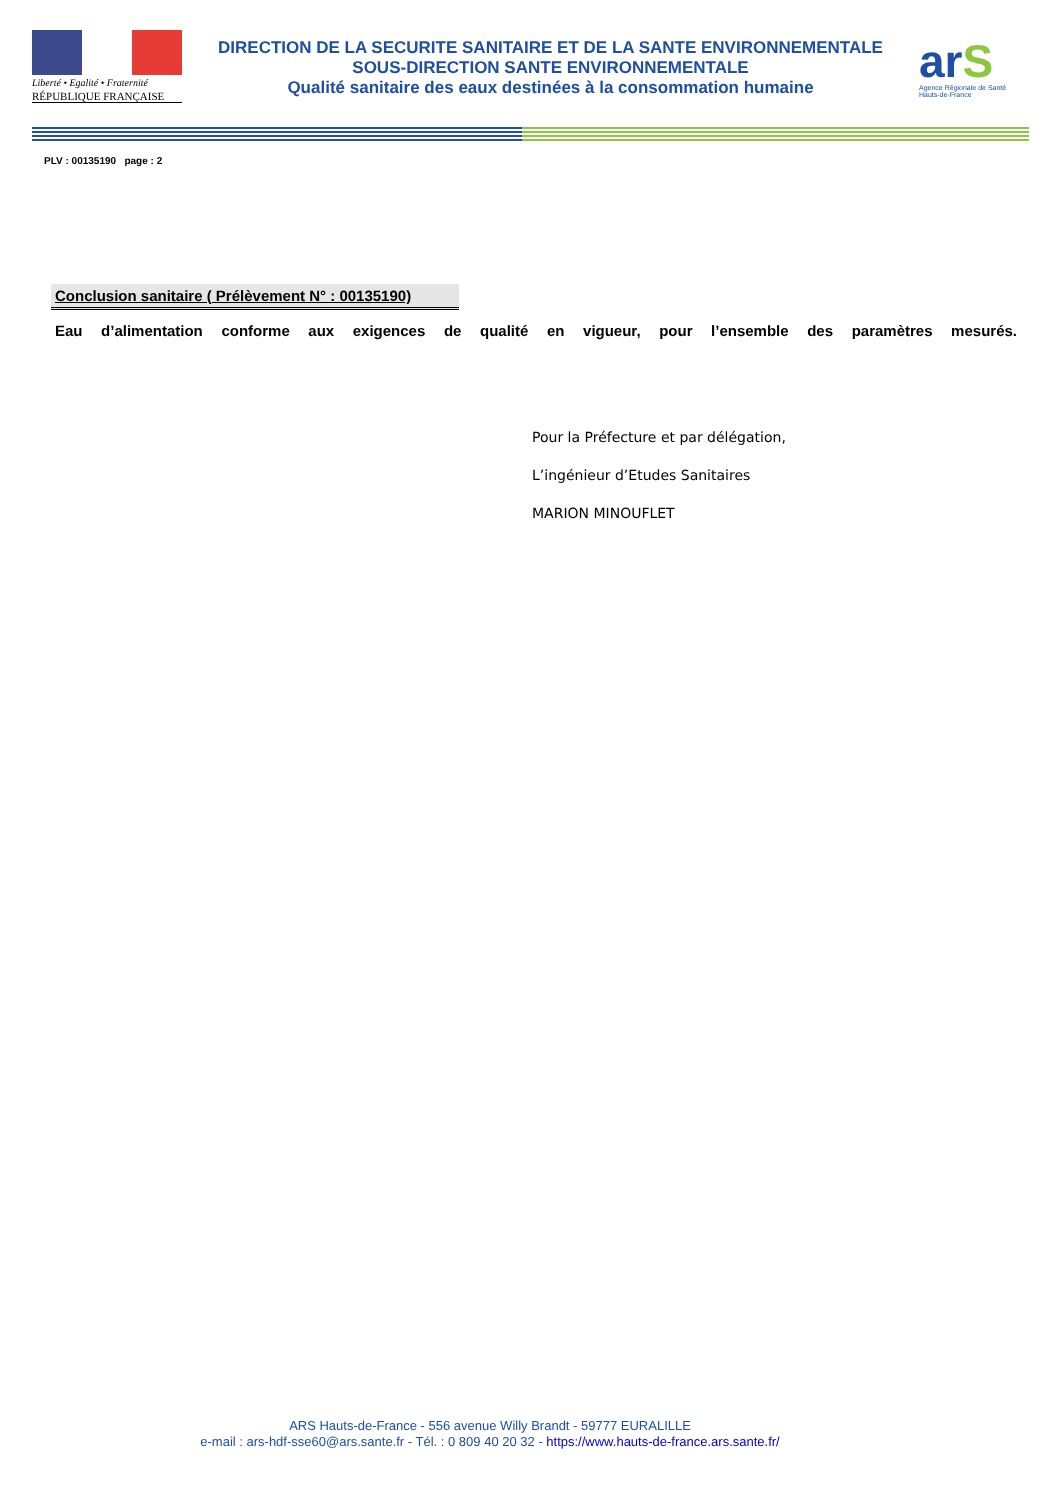Liberté • Egalité • Fraternité
RÉPUBLIQUE FRANÇAISE
DIRECTION DE LA SECURITE SANITAIRE ET DE LA SANTE ENVIRONNEMENTALE
SOUS-DIRECTION SANTE ENVIRONNEMENTALE
Qualité sanitaire des eaux destinées à la consommation humaine
arS
Agence Régionale de Santé
Hauts-de-France
PLV : 00135190 page : 2
Conclusion sanitaire ( Prélèvement N° : 00135190)
Eau d’alimentation conforme aux exigences de qualité en vigueur, pour l’ensemble des paramètres mesurés.
Pour la Préfecture et par délégation,
L’ingénieur d’Etudes Sanitaires
MARION MINOUFLET
ARS Hauts-de-France - 556 avenue Willy Brandt - 59777 EURALILLE
e-mail : ars-hdf-sse60@ars.sante.fr - Tél. : 0 809 40 20 32 - https://www.hauts-de-france.ars.sante.fr/